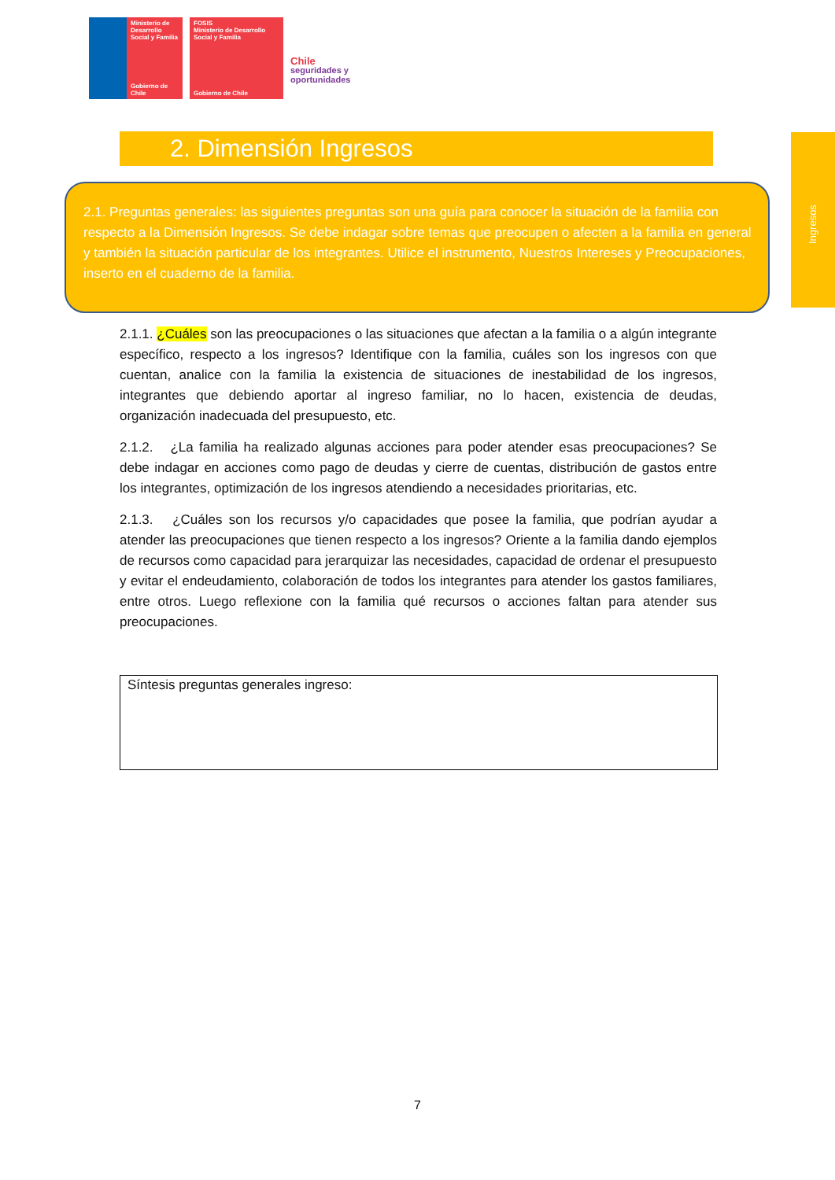Ministerio de Desarrollo Social y Familia
Gobierno de Chile
FOSIS
Ministerio de Desarrollo Social y Familia
Gobierno de Chile
Chile
seguridades y
oportunidades
2. Dimensión Ingresos
Ingresos
2.1. Preguntas generales: las siguientes preguntas son una guía para conocer la situación de la familia con respecto a la Dimensión Ingresos. Se debe indagar sobre temas que preocupen o afecten a la familia en general y también la situación particular de los integrantes. Utilice el instrumento, Nuestros Intereses y Preocupaciones, inserto en el cuaderno de la familia.
2.1.1. ¿Cuáles son las preocupaciones o las situaciones que afectan a la familia o a algún integrante específico, respecto a los ingresos? Identifique con la familia, cuáles son los ingresos con que cuentan, analice con la familia la existencia de situaciones de inestabilidad de los ingresos, integrantes que debiendo aportar al ingreso familiar, no lo hacen, existencia de deudas, organización inadecuada del presupuesto, etc.
2.1.2. ¿La familia ha realizado algunas acciones para poder atender esas preocupaciones? Se debe indagar en acciones como pago de deudas y cierre de cuentas, distribución de gastos entre los integrantes, optimización de los ingresos atendiendo a necesidades prioritarias, etc.
2.1.3. ¿Cuáles son los recursos y/o capacidades que posee la familia, que podrían ayudar a atender las preocupaciones que tienen respecto a los ingresos? Oriente a la familia dando ejemplos de recursos como capacidad para jerarquizar las necesidades, capacidad de ordenar el presupuesto y evitar el endeudamiento, colaboración de todos los integrantes para atender los gastos familiares, entre otros. Luego reflexione con la familia qué recursos o acciones faltan para atender sus preocupaciones.
Síntesis preguntas generales ingreso:
7